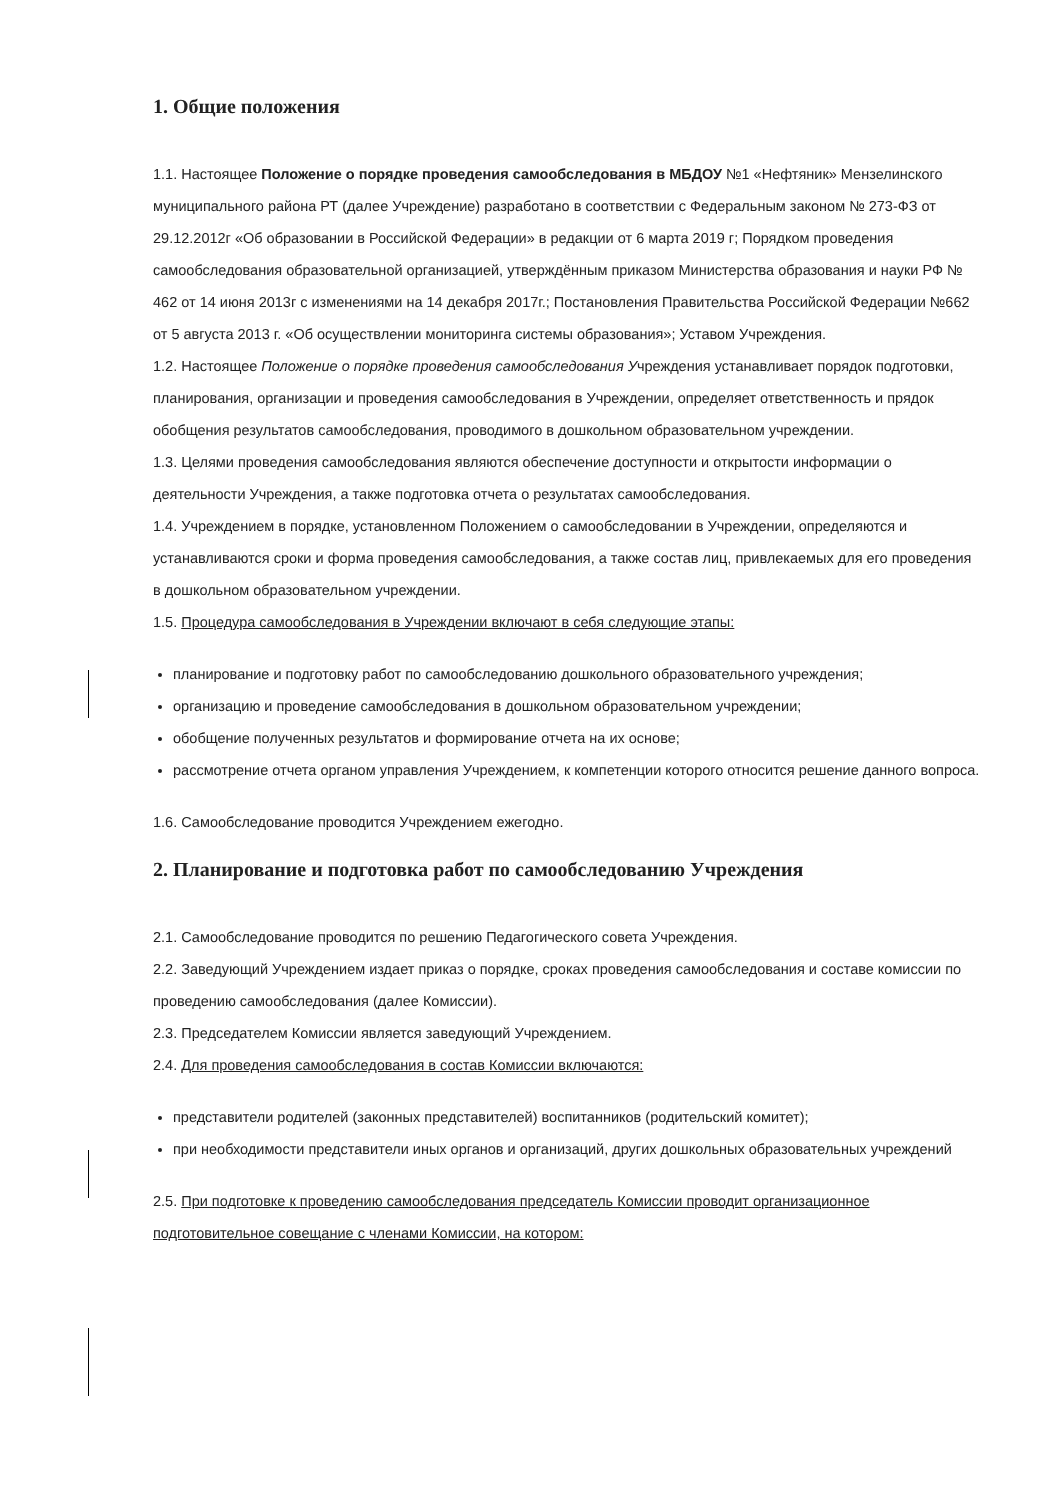1. Общие положения
1.1. Настоящее Положение о порядке проведения самообследования в МБДОУ №1 «Нефтяник» Мензелинского муниципального района РТ (далее Учреждение) разработано в соответствии с Федеральным законом № 273-ФЗ от 29.12.2012г «Об образовании в Российской Федерации» в редакции от 6 марта 2019 г; Порядком проведения самообследования образовательной организацией, утверждённым приказом Министерства образования и науки РФ № 462 от 14 июня 2013г с изменениями на 14 декабря 2017г.; Постановления Правительства Российской Федерации №662 от 5 августа 2013 г. «Об осуществлении мониторинга системы образования»; Уставом Учреждения.
1.2. Настоящее Положение о порядке проведения самообследования Учреждения устанавливает порядок подготовки, планирования, организации и проведения самообследования в Учреждении, определяет ответственность и прядок обобщения результатов самообследования, проводимого в дошкольном образовательном учреждении.
1.3. Целями проведения самообследования являются обеспечение доступности и открытости информации о деятельности Учреждения, а также подготовка отчета о результатах самообследования.
1.4. Учреждением в порядке, установленном Положением о самообследовании в Учреждении, определяются и устанавливаются сроки и форма проведения самообследования, а также состав лиц, привлекаемых для его проведения в дошкольном образовательном учреждении.
1.5. Процедура самообследования в Учреждении включают в себя следующие этапы:
планирование и подготовку работ по самообследованию дошкольного образовательного учреждения;
организацию и проведение самообследования в дошкольном образовательном учреждении;
обобщение полученных результатов и формирование отчета на их основе;
рассмотрение отчета органом управления Учреждением, к компетенции которого относится решение данного вопроса.
1.6. Самообследование проводится Учреждением ежегодно.
2. Планирование и подготовка работ по самообследованию Учреждения
2.1. Самообследование проводится по решению Педагогического совета Учреждения.
2.2. Заведующий Учреждением издает приказ о порядке, сроках проведения самообследования и составе комиссии по проведению самообследования (далее Комиссии).
2.3. Председателем Комиссии является заведующий Учреждением.
2.4. Для проведения самообследования в состав Комиссии включаются:
представители родителей (законных представителей) воспитанников (родительский комитет);
при необходимости представители иных органов и организаций, других дошкольных образовательных учреждений
2.5. При подготовке к проведению самообследования председатель Комиссии проводит организационное подготовительное совещание с членами Комиссии, на котором: